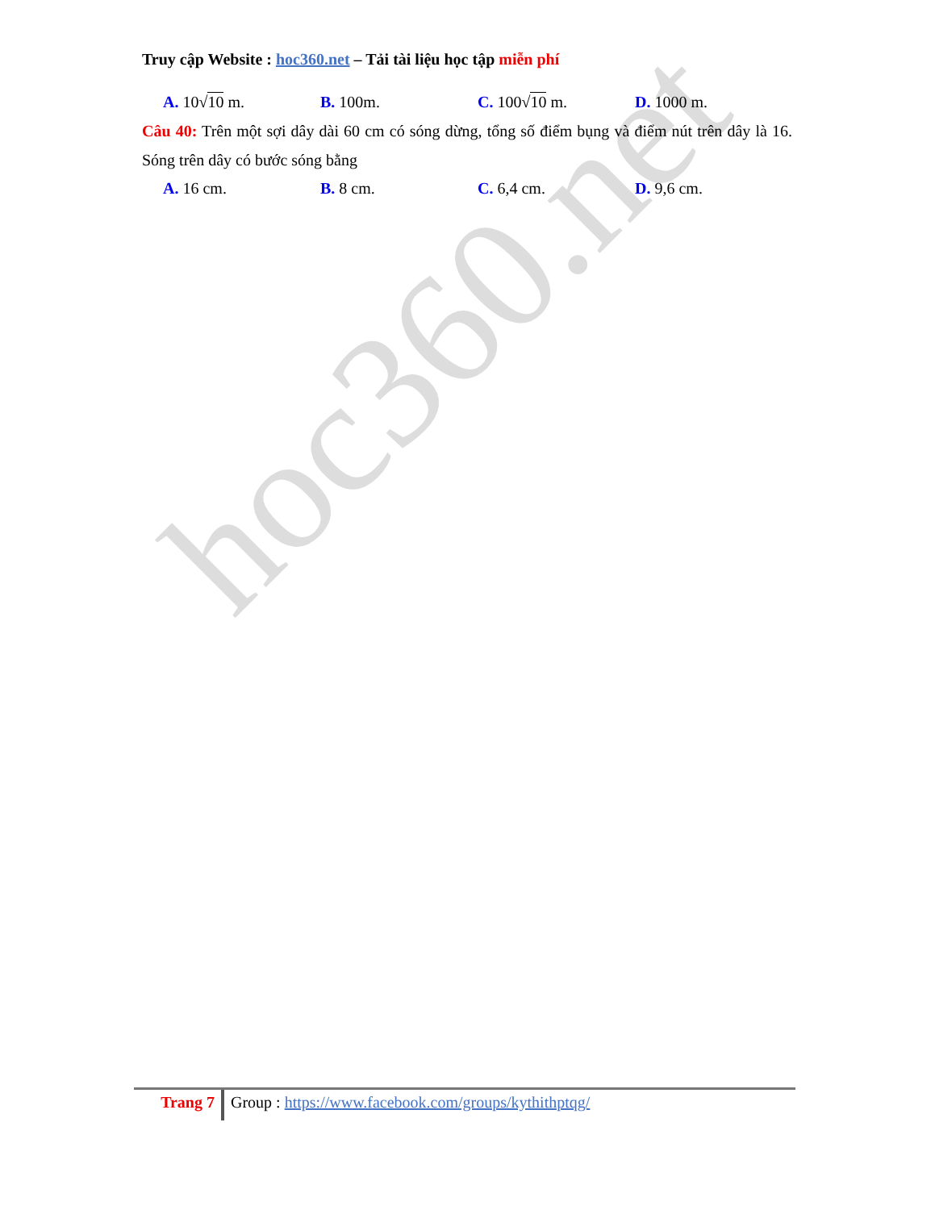hoc360.net
Truy cập Website : hoc360.net – Tải tài liệu học tập miễn phí
A. 10√10 m. B. 100m. C. 100√10 m. D. 1000 m.
Câu 40: Trên một sợi dây dài 60 cm có sóng dừng, tổng số điểm bụng và điểm nút trên dây là 16. Sóng trên dây có bước sóng bằng
A. 16 cm. B. 8 cm. C. 6,4 cm. D. 9,6 cm.
Trang 7
Group : https://www.facebook.com/groups/kythithptqg/